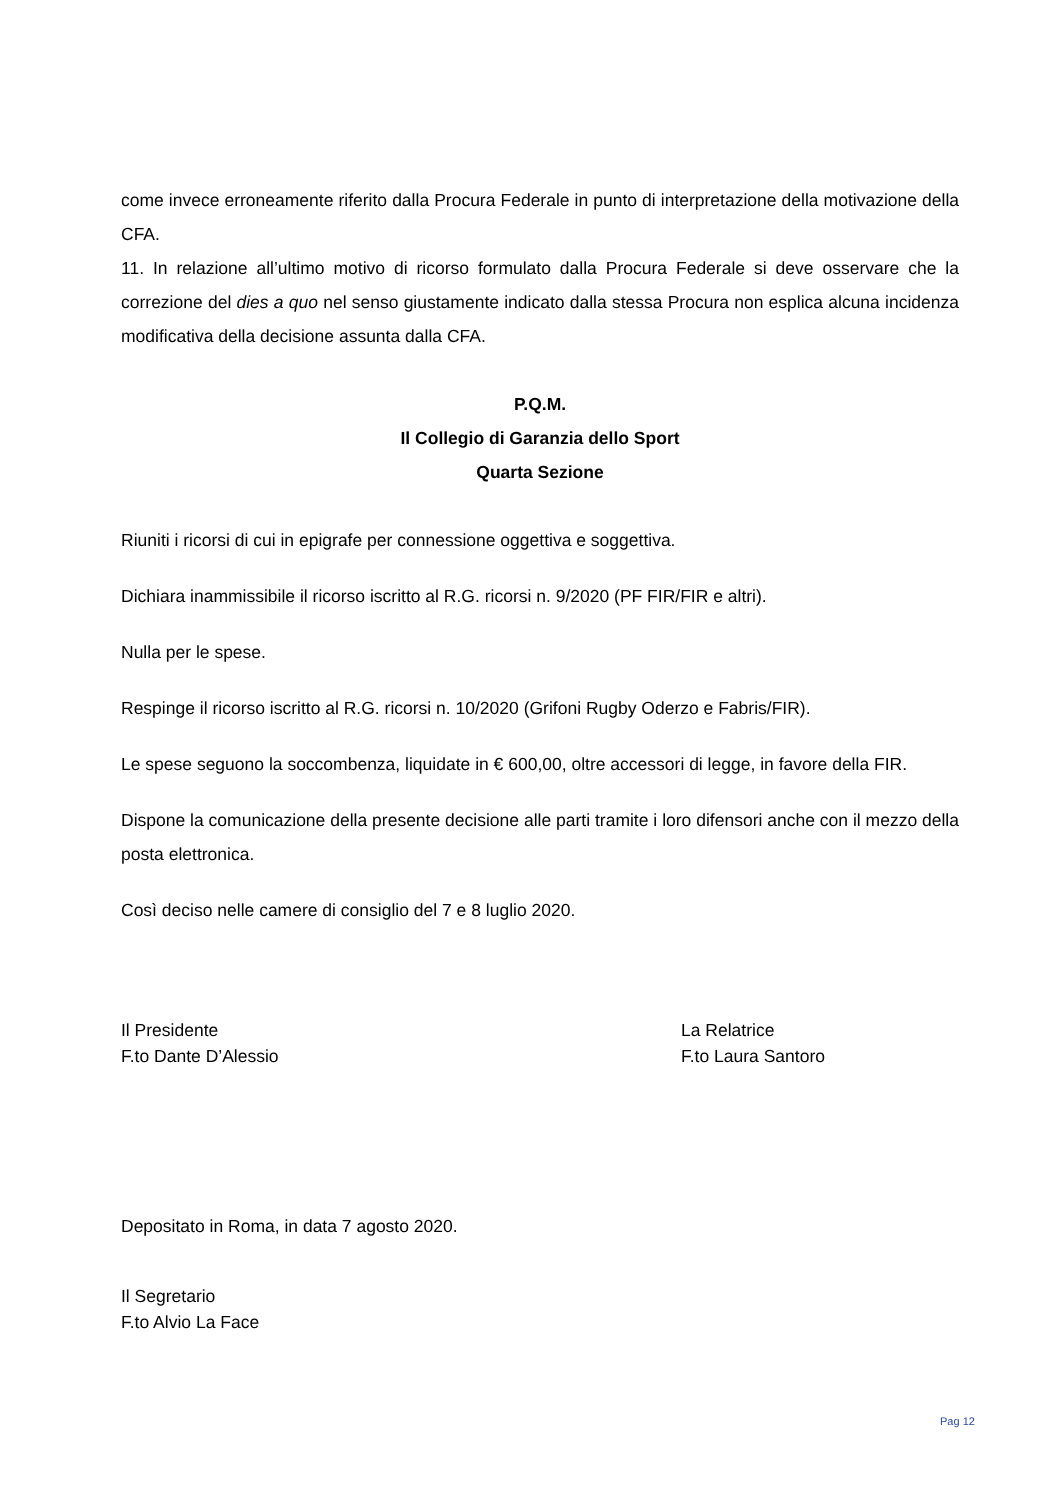come invece erroneamente riferito dalla Procura Federale in punto di interpretazione della motivazione della CFA.
11. In relazione all’ultimo motivo di ricorso formulato dalla Procura Federale si deve osservare che la correzione del dies a quo nel senso giustamente indicato dalla stessa Procura non esplica alcuna incidenza modificativa della decisione assunta dalla CFA.
P.Q.M.
Il Collegio di Garanzia dello Sport
Quarta Sezione
Riuniti i ricorsi di cui in epigrafe per connessione oggettiva e soggettiva.
Dichiara inammissibile il ricorso iscritto al R.G. ricorsi n. 9/2020 (PF FIR/FIR e altri).
Nulla per le spese.
Respinge il ricorso iscritto al R.G. ricorsi n. 10/2020 (Grifoni Rugby Oderzo e Fabris/FIR).
Le spese seguono la soccombenza, liquidate in € 600,00, oltre accessori di legge, in favore della FIR.
Dispone la comunicazione della presente decisione alle parti tramite i loro difensori anche con il mezzo della posta elettronica.
Così deciso nelle camere di consiglio del 7 e 8 luglio 2020.
Il Presidente
F.to Dante D’Alessio
La Relatrice
F.to Laura Santoro
Depositato in Roma, in data 7 agosto 2020.
Il Segretario
F.to Alvio La Face
Pag 12